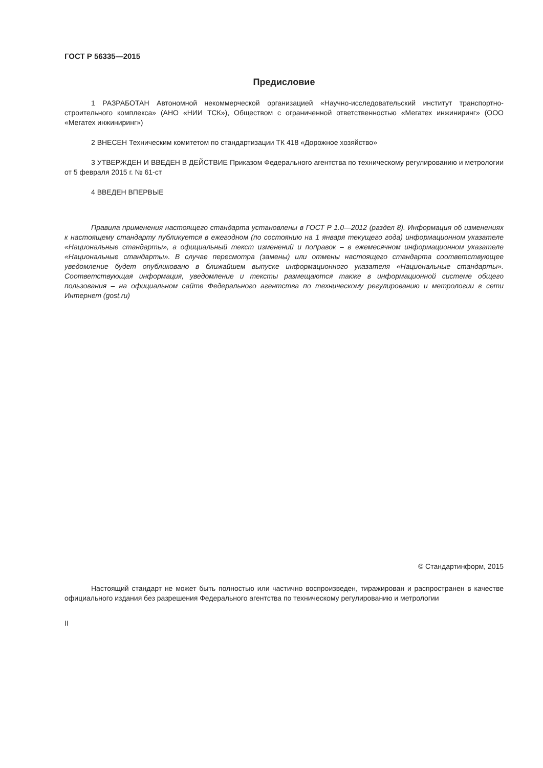ГОСТ Р 56335—2015
Предисловие
1 РАЗРАБОТАН Автономной некоммерческой организацией «Научно-исследовательский институт транспортно-строительного комплекса» (АНО «НИИ ТСК»), Обществом с ограниченной ответственностью «Мегатех инжиниринг» (ООО «Мегатех инжиниринг»)
2 ВНЕСЕН Техническим комитетом по стандартизации ТК 418 «Дорожное хозяйство»
3 УТВЕРЖДЕН И ВВЕДЕН В ДЕЙСТВИЕ Приказом Федерального агентства по техническому регулированию и метрологии от 5 февраля 2015 г. № 61-ст
4 ВВЕДЕН ВПЕРВЫЕ
Правила применения настоящего стандарта установлены в ГОСТ Р 1.0—2012 (раздел 8). Информация об изменениях к настоящему стандарту публикуется в ежегодном (по состоянию на 1 января текущего года) информационном указателе «Национальные стандарты», а официальный текст изменений и поправок – в ежемесячном информационном указателе «Национальные стандарты». В случае пересмотра (замены) или отмены настоящего стандарта соответствующее уведомление будет опубликовано в ближайшем выпуске информационного указателя «Национальные стандарты». Соответствующая информация, уведомление и тексты размещаются также в информационной системе общего пользования – на официальном сайте Федерального агентства по техническому регулированию и метрологии в сети Интернет (gost.ru)
© Стандартинформ, 2015
Настоящий стандарт не может быть полностью или частично воспроизведен, тиражирован и распространен в качестве официального издания без разрешения Федерального агентства по техническому регулированию и метрологии
II